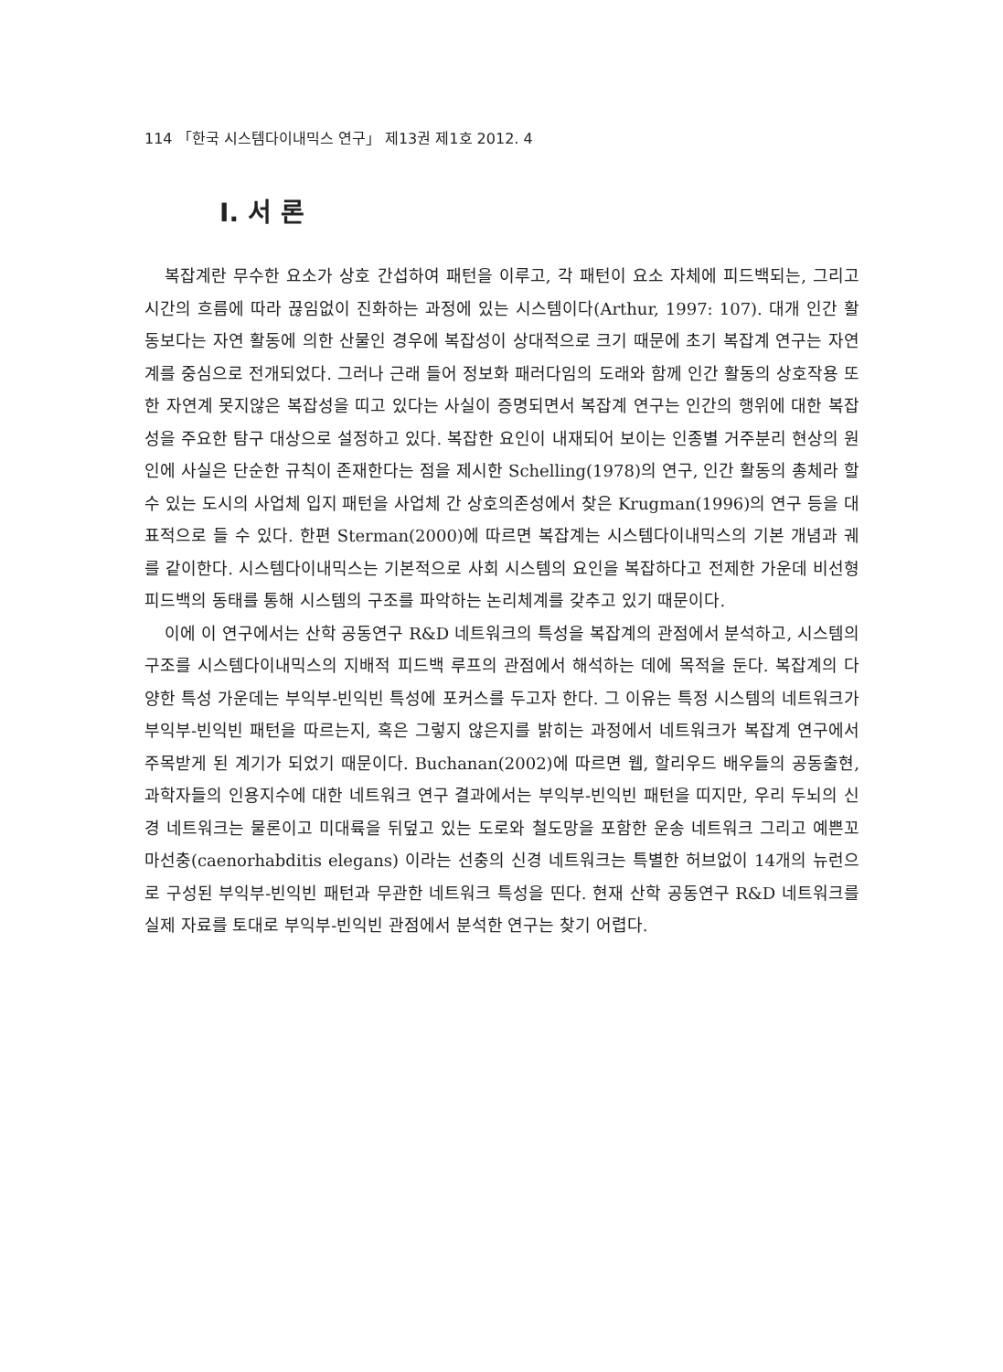114 「한국 시스템다이내믹스 연구」 제13권 제1호 2012. 4
Ⅰ. 서 론
복잡계란 무수한 요소가 상호 간섭하여 패턴을 이루고, 각 패턴이 요소 자체에 피드백되는, 그리고 시간의 흐름에 따라 끊임없이 진화하는 과정에 있는 시스템이다(Arthur, 1997: 107). 대개 인간 활동보다는 자연 활동에 의한 산물인 경우에 복잡성이 상대적으로 크기 때문에 초기 복잡계 연구는 자연계를 중심으로 전개되었다. 그러나 근래 들어 정보화 패러다임의 도래와 함께 인간 활동의 상호작용 또한 자연계 못지않은 복잡성을 띠고 있다는 사실이 증명되면서 복잡계 연구는 인간의 행위에 대한 복잡성을 주요한 탐구 대상으로 설정하고 있다. 복잡한 요인이 내재되어 보이는 인종별 거주분리 현상의 원인에 사실은 단순한 규칙이 존재한다는 점을 제시한 Schelling(1978)의 연구, 인간 활동의 총체라 할 수 있는 도시의 사업체 입지 패턴을 사업체 간 상호의존성에서 찾은 Krugman(1996)의 연구 등을 대표적으로 들 수 있다. 한편 Sterman(2000)에 따르면 복잡계는 시스템다이내믹스의 기본 개념과 궤를 같이한다. 시스템다이내믹스는 기본적으로 사회 시스템의 요인을 복잡하다고 전제한 가운데 비선형 피드백의 동태를 통해 시스템의 구조를 파악하는 논리체계를 갖추고 있기 때문이다.
이에 이 연구에서는 산학 공동연구 R&D 네트워크의 특성을 복잡계의 관점에서 분석하고, 시스템의 구조를 시스템다이내믹스의 지배적 피드백 루프의 관점에서 해석하는 데에 목적을 둔다. 복잡계의 다양한 특성 가운데는 부익부-빈익빈 특성에 포커스를 두고자 한다. 그 이유는 특정 시스템의 네트워크가 부익부-빈익빈 패턴을 따르는지, 혹은 그렇지 않은지를 밝히는 과정에서 네트워크가 복잡계 연구에서 주목받게 된 계기가 되었기 때문이다. Buchanan(2002)에 따르면 웹, 할리우드 배우들의 공동출현, 과학자들의 인용지수에 대한 네트워크 연구 결과에서는 부익부-빈익빈 패턴을 띠지만, 우리 두뇌의 신경 네트워크는 물론이고 미대륙을 뒤덮고 있는 도로와 철도망을 포함한 운송 네트워크 그리고 예쁜꼬마선충(caenorhabditis elegans) 이라는 선충의 신경 네트워크는 특별한 허브없이 14개의 뉴런으로 구성된 부익부-빈익빈 패턴과 무관한 네트워크 특성을 띤다. 현재 산학 공동연구 R&D 네트워크를 실제 자료를 토대로 부익부-빈익빈 관점에서 분석한 연구는 찾기 어렵다.